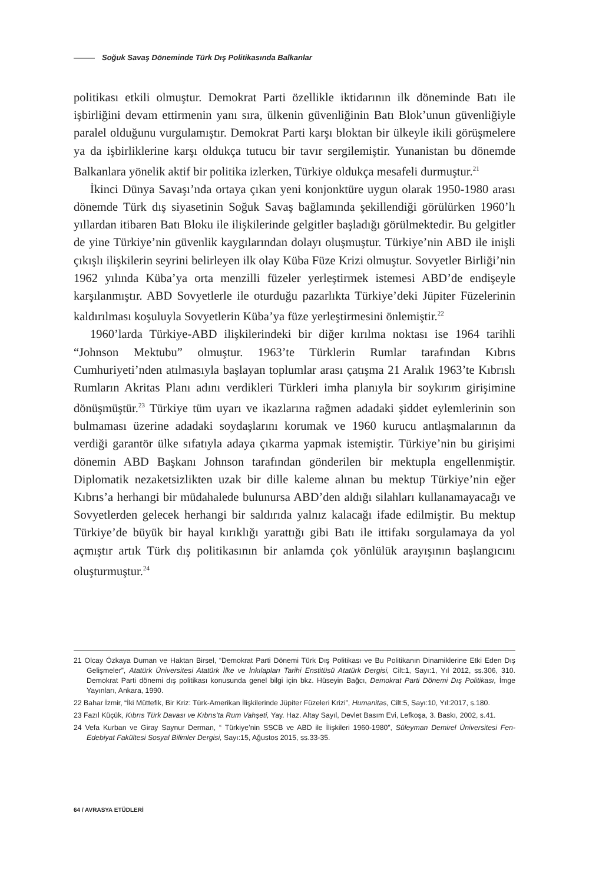Soğuk Savaş Döneminde Türk Dış Politikasında Balkanlar
politikası etkili olmuştur. Demokrat Parti özellikle iktidarının ilk döneminde Batı ile işbirliğini devam ettirmenin yanı sıra, ülkenin güvenliğinin Batı Blok’unun güvenliğiyle paralel olduğunu vurgulamıştır. Demokrat Parti karşı bloktan bir ülkeyle ikili görüşmelere ya da işbirliklerine karşı oldukça tutucu bir tavır sergilemiştir. Yunanistan bu dönemde Balkanlara yönelik aktif bir politika izlerken, Türkiye oldukça mesafeli durmuştur.<sup>21</sup>
İkinci Dünya Savaşı’nda ortaya çıkan yeni konjonktüre uygun olarak 1950-1980 arası dönemde Türk dış siyasetinin Soğuk Savaş bağlamında şekillendiği görülürken 1960’lı yıllardan itibaren Batı Bloku ile ilişkilerinde gelgitler başladığı görülmektedir. Bu gelgitler de yine Türkiye’nin güvenlik kaygılarından dolayı oluşmuştur. Türkiye’nin ABD ile inişli çıkışlı ilişkilerin seyrini belirleyen ilk olay Küba Füze Krizi olmuştur. Sovyetler Birliği’nin 1962 yılında Küba’ya orta menzilli füzeler yerleştirmek istemesi ABD’de endişeyle karşılanmıştır. ABD Sovyetlerle ile oturduğu pazarlıkta Türkiye’deki Jüpiter Füzelerinin kaldırılması koşuluyla Sovyetlerin Küba’ya füze yerleştirmesini önlemiştir.<sup>22</sup>
1960’larda Türkiye-ABD ilişkilerindeki bir diğer kırılma noktası ise 1964 tarihli “Johnson Mektubu” olmuştur. 1963’te Türklerin Rumlar tarafından Kıbrıs Cumhuriyeti’nden atılmasıyla başlayan toplumlar arası çatışma 21 Aralık 1963’te Kıbrıslı Rumların Akritas Planı adını verdikleri Türkleri imha planıyla bir soykırım girişimine dönüşmüştür.<sup>23</sup> Türkiye tüm uyarı ve ikazlarına rağmen adadaki şiddet eylemlerinin son bulmaması üzerine adadaki soydaşlarını korumak ve 1960 kurucu antlaşmalarının da verdiği garantör ülke sıfatıyla adaya çıkarma yapmak istemiştir. Türkiye’nin bu girişimi dönemin ABD Başkanı Johnson tarafından gönderilen bir mektupla engellenmiştir. Diplomatik nezaketsizlikten uzak bir dille kaleme alınan bu mektup Türkiye’nin eğer Kıbrıs’a herhangi bir müdahalede bulunursa ABD’den aldığı silahları kullanamayacağı ve Sovyetlerden gelecek herhangi bir saldırıda yalnız kalacağı ifade edilmiştir. Bu mektup Türkiye’de büyük bir hayal kırıklığı yarattığı gibi Batı ile ittifakı sorgulamaya da yol açmıştır artık Türk dış politikasının bir anlamda çok yönlülük arayışının başlangıcını oluşturmuştur.<sup>24</sup>
21 Olcay Özkaya Duman ve Haktan Birsel, “Demokrat Parti Dönemi Türk Dış Politikası ve Bu Politikanın Dinamiklerine Etki Eden Dış Gelişmeler”, Atatürk Üniversitesi Atatürk İlke ve İnkılapları Tarihi Enstitüsü Atatürk Dergisi, Cilt:1, Sayı:1, Yıl 2012, ss.306, 310. Demokrat Parti dönemi dış politikası konusunda genel bilgi için bkz. Hüseyin Bağcı, Demokrat Parti Dönemi Dış Politikası, İmge Yayınları, Ankara, 1990.
22 Bahar İzmir, “İki Müttefik, Bir Kriz: Türk-Amerikan İlişkilerinde Jüpiter Füzeleri Krizi”, Humanitas, Cilt:5, Sayı:10, Yıl:2017, s.180.
23 Fazıl Küçük, Kıbrıs Türk Davası ve Kıbrıs’ta Rum Vahşeti, Yay. Haz. Altay Sayıl, Devlet Basım Evi, Lefkoşa, 3. Baskı, 2002, s.41.
24 Vefa Kurban ve Giray Saynur Derman, “ Türkiye’nin SSCB ve ABD ile İlişkileri 1960-1980”, Süleyman Demirel Üniversitesi Fen-Edebiyat Fakültesi Sosyal Bilimler Dergisi, Sayı:15, Ağustos 2015, ss.33-35.
64 / AVRASYA ETÜDLERİ